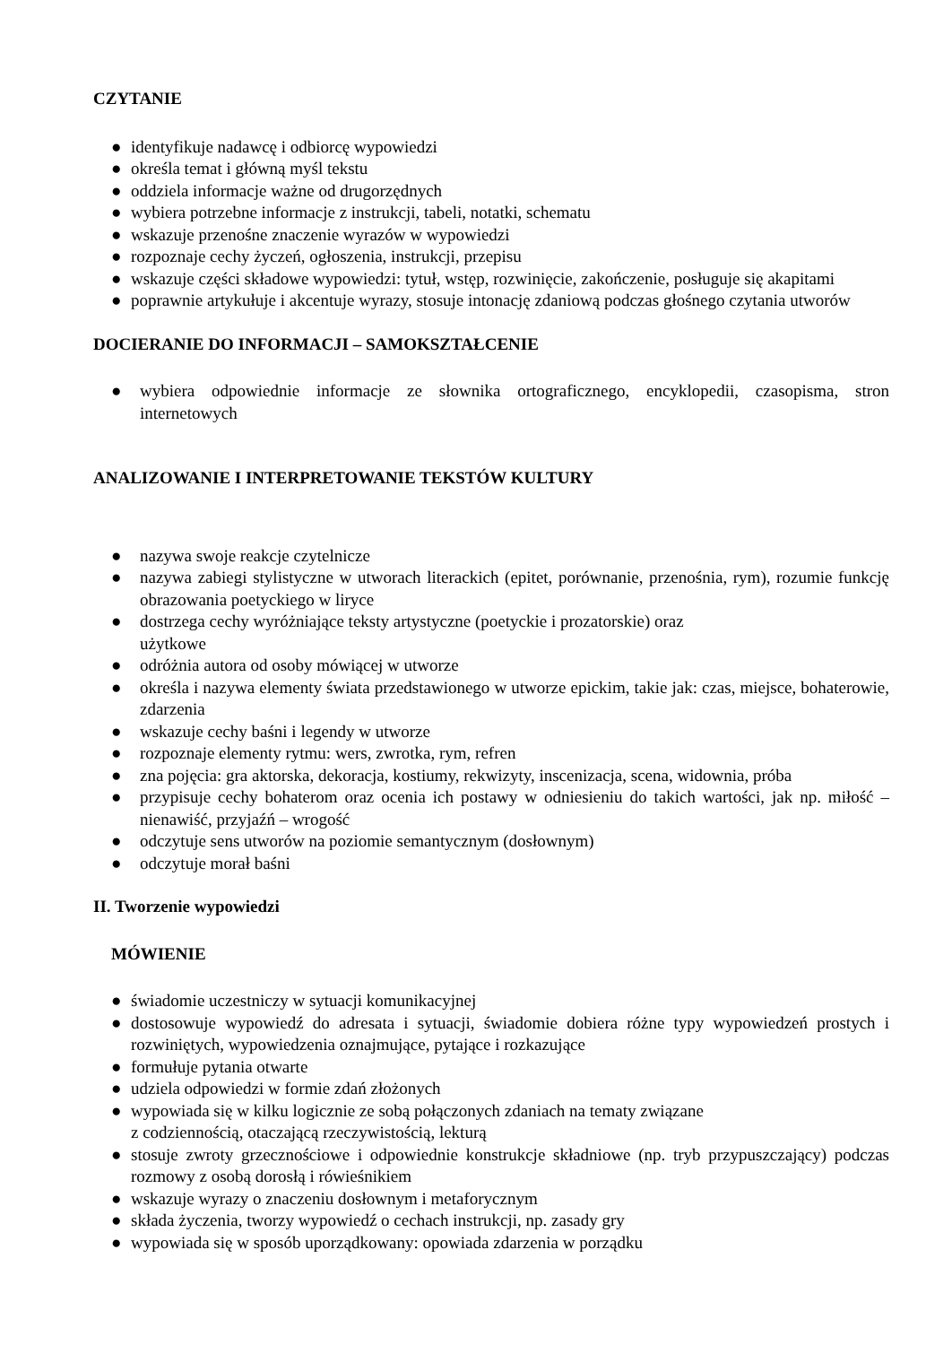CZYTANIE
● identyfikuje nadawcę i odbiorcę wypowiedzi
● określa temat i główną myśl tekstu
● oddziela informacje ważne od drugorzędnych
● wybiera potrzebne informacje z instrukcji, tabeli, notatki, schematu
● wskazuje przenośne znaczenie wyrazów w wypowiedzi
● rozpoznaje cechy życzeń, ogłoszenia, instrukcji, przepisu
● wskazuje części składowe wypowiedzi: tytuł, wstęp, rozwinięcie, zakończenie, posługuje się akapitami
● poprawnie artykułuje i akcentuje wyrazy, stosuje intonację zdaniową podczas głośnego czytania utworów
DOCIERANIE DO INFORMACJI – SAMOKSZTAŁCENIE
● wybiera odpowiednie informacje ze słownika ortograficznego, encyklopedii, czasopisma, stron internetowych
ANALIZOWANIE I INTERPRETOWANIE TEKSTÓW KULTURY
● nazywa swoje reakcje czytelnicze
● nazywa zabiegi stylistyczne w utworach literackich (epitet, porównanie, przenośnia, rym), rozumie funkcję obrazowania poetyckiego w liryce
● dostrzega cechy wyróżniające teksty artystyczne (poetyckie i prozatorskie) oraz
użytkowe
● odróżnia autora od osoby mówiącej w utworze
● określa i nazywa elementy świata przedstawionego w utworze epickim, takie jak: czas, miejsce, bohaterowie, zdarzenia
● wskazuje cechy baśni i legendy w utworze
● rozpoznaje elementy rytmu: wers, zwrotka, rym, refren
● zna pojęcia: gra aktorska, dekoracja, kostiumy, rekwizyty, inscenizacja, scena, widownia, próba
● przypisuje cechy bohaterom oraz ocenia ich postawy w odniesieniu do takich wartości, jak np. miłość – nienawiść, przyjaźń – wrogość
● odczytuje sens utworów na poziomie semantycznym (dosłownym)
● odczytuje morał baśni
II. Tworzenie wypowiedzi
MÓWIENIE
● świadomie uczestniczy w sytuacji komunikacyjnej
● dostosowuje wypowiedź do adresata i sytuacji, świadomie dobiera różne typy wypowiedzeń prostych i rozwiniętych, wypowiedzenia oznajmujące, pytające i rozkazujące
● formułuje pytania otwarte
● udziela odpowiedzi w formie zdań złożonych
● wypowiada się w kilku logicznie ze sobą połączonych zdaniach na tematy związane
z codziennością, otaczającą rzeczywistością, lekturą
● stosuje zwroty grzecznościowe i odpowiednie konstrukcje składniowe (np. tryb przypuszczający) podczas rozmowy z osobą dorosłą i rówieśnikiem
● wskazuje wyrazy o znaczeniu dosłownym i metaforycznym
● składa życzenia, tworzy wypowiedź o cechach instrukcji, np. zasady gry
● wypowiada się w sposób uporządkowany: opowiada zdarzenia w porządku